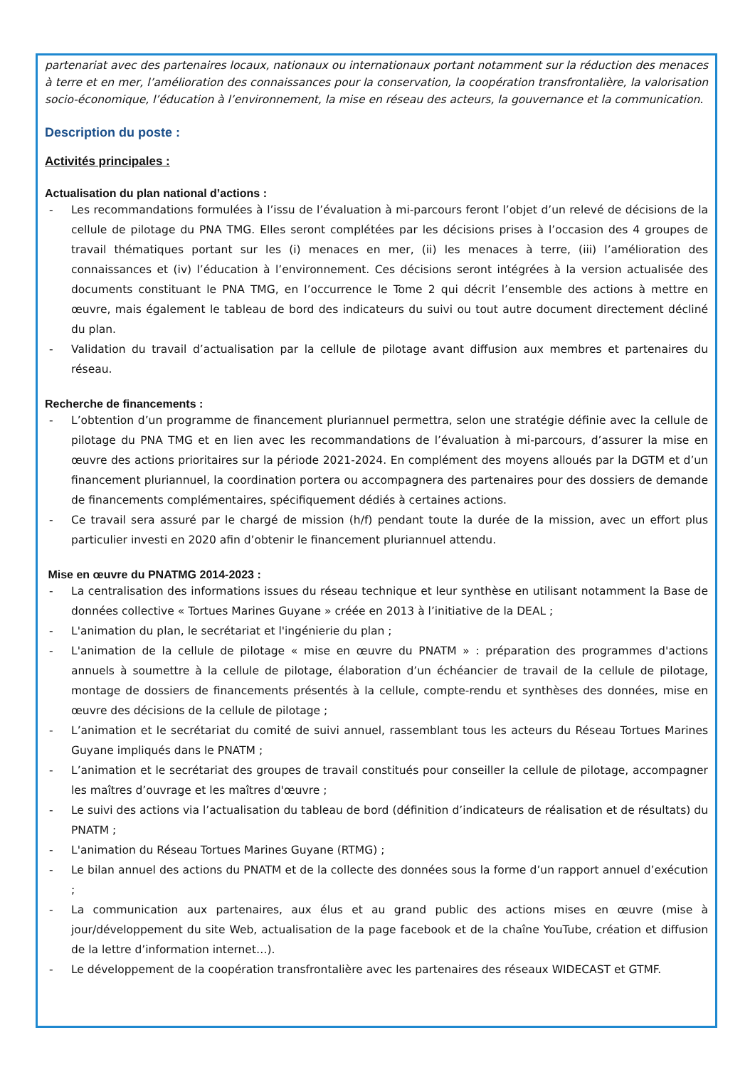partenariat avec des partenaires locaux, nationaux ou internationaux portant notamment sur la réduction des menaces à terre et en mer, l’amélioration des connaissances pour la conservation, la coopération transfrontalière, la valorisation socio-économique, l’éducation à l’environnement, la mise en réseau des acteurs, la gouvernance et la communication.
Description du poste :
Activités principales :
Actualisation du plan national d’actions :
- Les recommandations formulées à l’issu de l’évaluation à mi-parcours feront l’objet d’un relevé de décisions de la cellule de pilotage du PNA TMG. Elles seront complétées par les décisions prises à l’occasion des 4 groupes de travail thématiques portant sur les (i) menaces en mer, (ii) les menaces à terre, (iii) l’amélioration des connaissances et (iv) l’éducation à l’environnement. Ces décisions seront intégrées à la version actualisée des documents constituant le PNA TMG, en l’occurrence le Tome 2 qui décrit l’ensemble des actions à mettre en œuvre, mais également le tableau de bord des indicateurs du suivi ou tout autre document directement décliné du plan.
- Validation du travail d’actualisation par la cellule de pilotage avant diffusion aux membres et partenaires du réseau.
Recherche de financements :
- L’obtention d’un programme de financement pluriannuel permettra, selon une stratégie définie avec la cellule de pilotage du PNA TMG et en lien avec les recommandations de l’évaluation à mi-parcours, d’assurer la mise en œuvre des actions prioritaires sur la période 2021-2024. En complément des moyens alloués par la DGTM et d’un financement pluriannuel, la coordination portera ou accompagnera des partenaires pour des dossiers de demande de financements complémentaires, spécifiquement dédiés à certaines actions.
- Ce travail sera assuré par le chargé de mission (h/f) pendant toute la durée de la mission, avec un effort plus particulier investi en 2020 afin d’obtenir le financement pluriannuel attendu.
Mise en œuvre du PNATMG 2014-2023 :
- La centralisation des informations issues du réseau technique et leur synthèse en utilisant notamment la Base de données collective « Tortues Marines Guyane » créée en 2013 à l’initiative de la DEAL ;
- L'animation du plan, le secrétariat et l'ingénierie du plan ;
- L'animation de la cellule de pilotage « mise en œuvre du PNATM » : préparation des programmes d'actions annuels à soumettre à la cellule de pilotage, élaboration d’un échéancier de travail de la cellule de pilotage, montage de dossiers de financements présentés à la cellule, compte-rendu et synthèses des données, mise en œuvre des décisions de la cellule de pilotage ;
- L’animation et le secrétariat du comité de suivi annuel, rassemblant tous les acteurs du Réseau Tortues Marines Guyane impliqués dans le PNATM ;
- L’animation et le secrétariat des groupes de travail constitués pour conseiller la cellule de pilotage, accompagner les maîtres d’ouvrage et les maîtres d'œuvre ;
- Le suivi des actions via l’actualisation du tableau de bord (définition d’indicateurs de réalisation et de résultats) du PNATM ;
- L'animation du Réseau Tortues Marines Guyane (RTMG) ;
- Le bilan annuel des actions du PNATM et de la collecte des données sous la forme d’un rapport annuel d’exécution ;
- La communication aux partenaires, aux élus et au grand public des actions mises en œuvre (mise à jour/développement du site Web, actualisation de la page facebook et de la chaîne YouTube, création et diffusion de la lettre d’information internet…).
- Le développement de la coopération transfrontalière avec les partenaires des réseaux WIDECAST et GTMF.